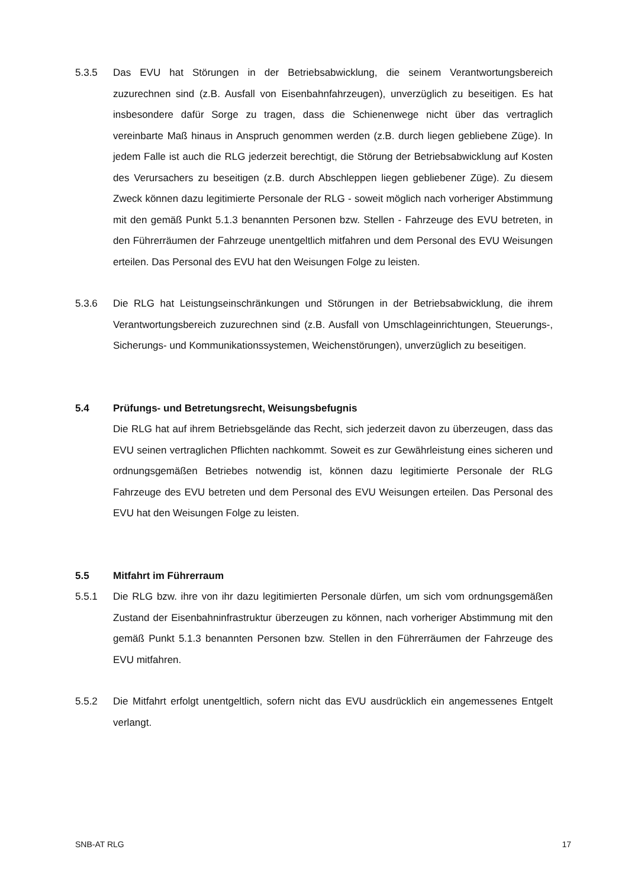5.3.5 Das EVU hat Störungen in der Betriebsabwicklung, die seinem Verantwortungsbereich zuzurechnen sind (z.B. Ausfall von Eisenbahnfahrzeugen), unverzüglich zu beseitigen. Es hat insbesondere dafür Sorge zu tragen, dass die Schienenwege nicht über das vertraglich vereinbarte Maß hinaus in Anspruch genommen werden (z.B. durch liegen gebliebene Züge). In jedem Falle ist auch die RLG jederzeit berechtigt, die Störung der Betriebsabwicklung auf Kosten des Verursachers zu beseitigen (z.B. durch Abschleppen liegen gebliebener Züge). Zu diesem Zweck können dazu legitimierte Personale der RLG - soweit möglich nach vorheriger Abstimmung mit den gemäß Punkt 5.1.3 benannten Personen bzw. Stellen - Fahrzeuge des EVU betreten, in den Führerräumen der Fahrzeuge unentgeltlich mitfahren und dem Personal des EVU Weisungen erteilen. Das Personal des EVU hat den Weisungen Folge zu leisten.
5.3.6 Die RLG hat Leistungseinschränkungen und Störungen in der Betriebsabwicklung, die ihrem Verantwortungsbereich zuzurechnen sind (z.B. Ausfall von Umschlageinrichtungen, Steuerungs-, Sicherungs- und Kommunikationssystemen, Weichenstörungen), unverzüglich zu beseitigen.
5.4 Prüfungs- und Betretungsrecht, Weisungsbefugnis
Die RLG hat auf ihrem Betriebsgelände das Recht, sich jederzeit davon zu überzeugen, dass das EVU seinen vertraglichen Pflichten nachkommt. Soweit es zur Gewährleistung eines sicheren und ordnungsgemäßen Betriebes notwendig ist, können dazu legitimierte Personale der RLG Fahrzeuge des EVU betreten und dem Personal des EVU Weisungen erteilen. Das Personal des EVU hat den Weisungen Folge zu leisten.
5.5 Mitfahrt im Führerraum
5.5.1 Die RLG bzw. ihre von ihr dazu legitimierten Personale dürfen, um sich vom ordnungsgemäßen Zustand der Eisenbahninfrastruktur überzeugen zu können, nach vorheriger Abstimmung mit den gemäß Punkt 5.1.3 benannten Personen bzw. Stellen in den Führerräumen der Fahrzeuge des EVU mitfahren.
5.5.2 Die Mitfahrt erfolgt unentgeltlich, sofern nicht das EVU ausdrücklich ein angemessenes Entgelt verlangt.
SNB-AT RLG 17